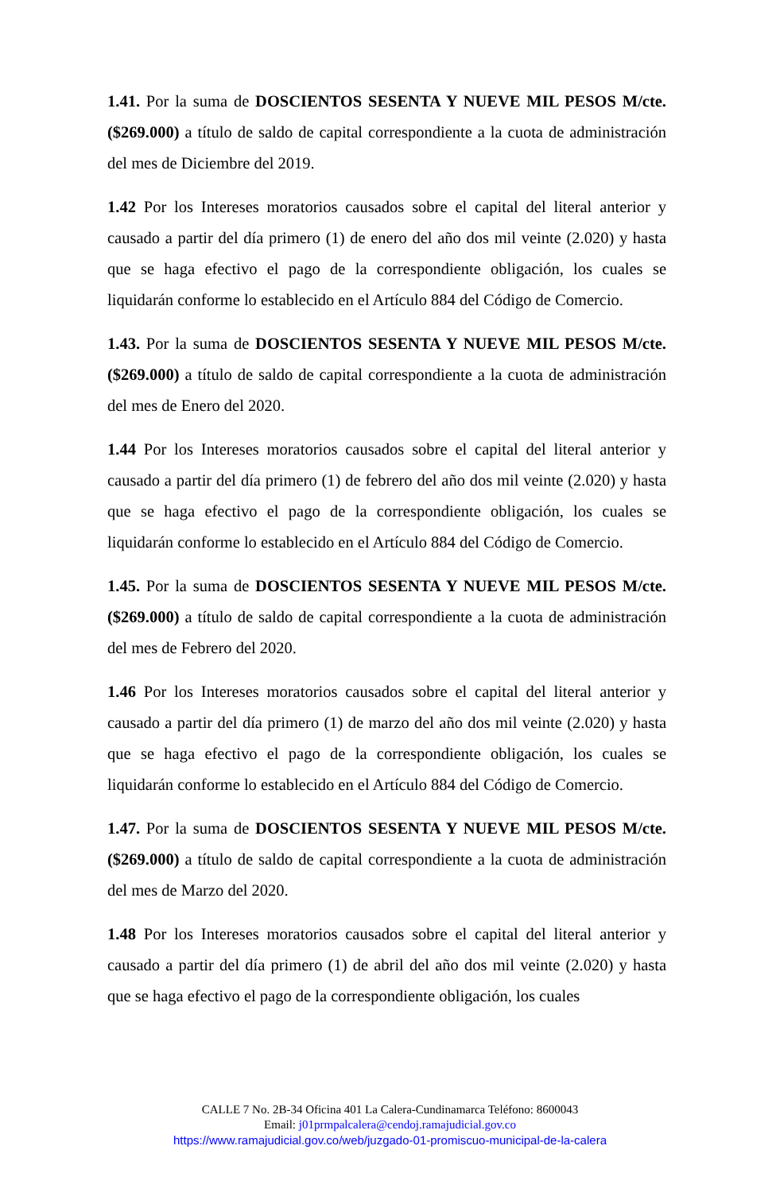1.41. Por la suma de DOSCIENTOS SESENTA Y NUEVE MIL PESOS M/cte. ($269.000) a título de saldo de capital correspondiente a la cuota de administración del mes de Diciembre del 2019.
1.42 Por los Intereses moratorios causados sobre el capital del literal anterior y causado a partir del día primero (1) de enero del año dos mil veinte (2.020) y hasta que se haga efectivo el pago de la correspondiente obligación, los cuales se liquidarán conforme lo establecido en el Artículo 884 del Código de Comercio.
1.43. Por la suma de DOSCIENTOS SESENTA Y NUEVE MIL PESOS M/cte. ($269.000) a título de saldo de capital correspondiente a la cuota de administración del mes de Enero del 2020.
1.44 Por los Intereses moratorios causados sobre el capital del literal anterior y causado a partir del día primero (1) de febrero del año dos mil veinte (2.020) y hasta que se haga efectivo el pago de la correspondiente obligación, los cuales se liquidarán conforme lo establecido en el Artículo 884 del Código de Comercio.
1.45. Por la suma de DOSCIENTOS SESENTA Y NUEVE MIL PESOS M/cte. ($269.000) a título de saldo de capital correspondiente a la cuota de administración del mes de Febrero del 2020.
1.46 Por los Intereses moratorios causados sobre el capital del literal anterior y causado a partir del día primero (1) de marzo del año dos mil veinte (2.020) y hasta que se haga efectivo el pago de la correspondiente obligación, los cuales se liquidarán conforme lo establecido en el Artículo 884 del Código de Comercio.
1.47. Por la suma de DOSCIENTOS SESENTA Y NUEVE MIL PESOS M/cte. ($269.000) a título de saldo de capital correspondiente a la cuota de administración del mes de Marzo del 2020.
1.48 Por los Intereses moratorios causados sobre el capital del literal anterior y causado a partir del día primero (1) de abril del año dos mil veinte (2.020) y hasta que se haga efectivo el pago de la correspondiente obligación, los cuales
CALLE 7 No. 2B-34 Oficina 401 La Calera-Cundinamarca Teléfono: 8600043
Email: j01prmpalcalera@cendoj.ramajudicial.gov.co
https://www.ramajudicial.gov.co/web/juzgado-01-promiscuo-municipal-de-la-calera